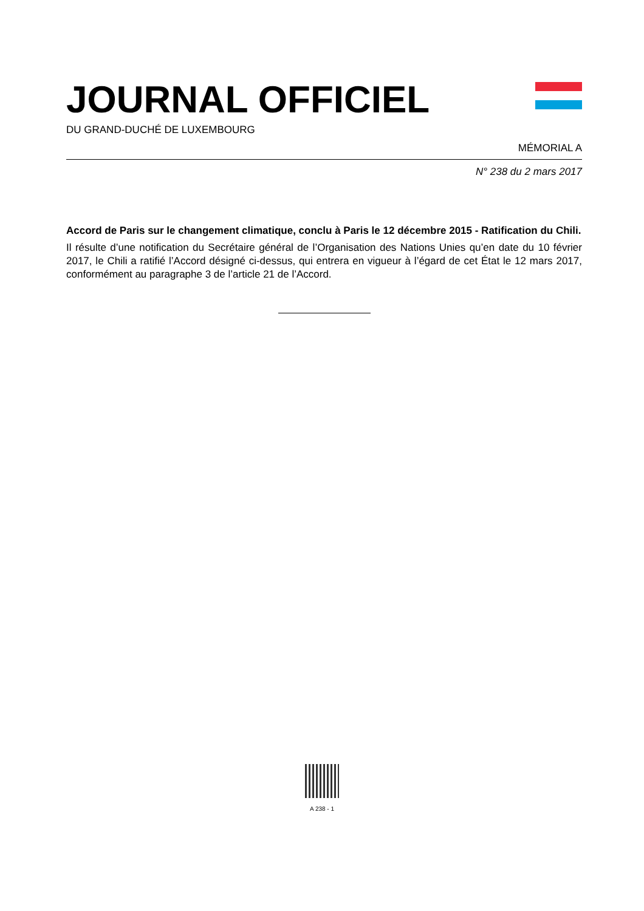JOURNAL OFFICIEL
DU GRAND-DUCHÉ DE LUXEMBOURG
MÉMORIAL A
N° 238 du 2 mars 2017
Accord de Paris sur le changement climatique, conclu à Paris le 12 décembre 2015 - Ratification du Chili.
Il résulte d’une notification du Secrétaire général de l’Organisation des Nations Unies qu’en date du 10 février 2017, le Chili a ratifié l’Accord désigné ci-dessus, qui entrera en vigueur à l’égard de cet État le 12 mars 2017, conformément au paragraphe 3 de l’article 21 de l’Accord.
A 238 - 1